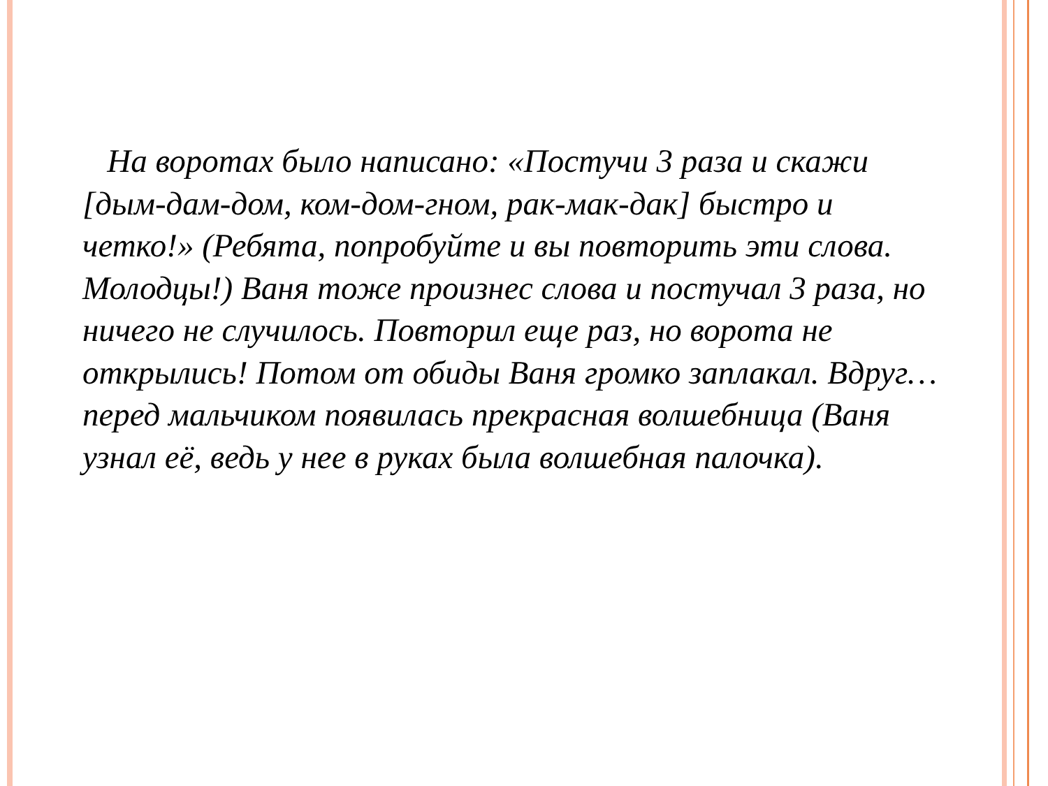На воротах было написано: «Постучи 3 раза и скажи [дым-дам-дом, ком-дом-гном, рак-мак-дак] быстро и четко!» (Ребята, попробуйте и вы повторить эти слова. Молодцы!) Ваня тоже произнес слова и постучал 3 раза, но ничего не случилось. Повторил еще раз, но ворота не открылись! Потом от обиды Ваня громко заплакал. Вдруг… перед мальчиком появилась прекрасная волшебница (Ваня узнал её, ведь у нее в руках была волшебная палочка).